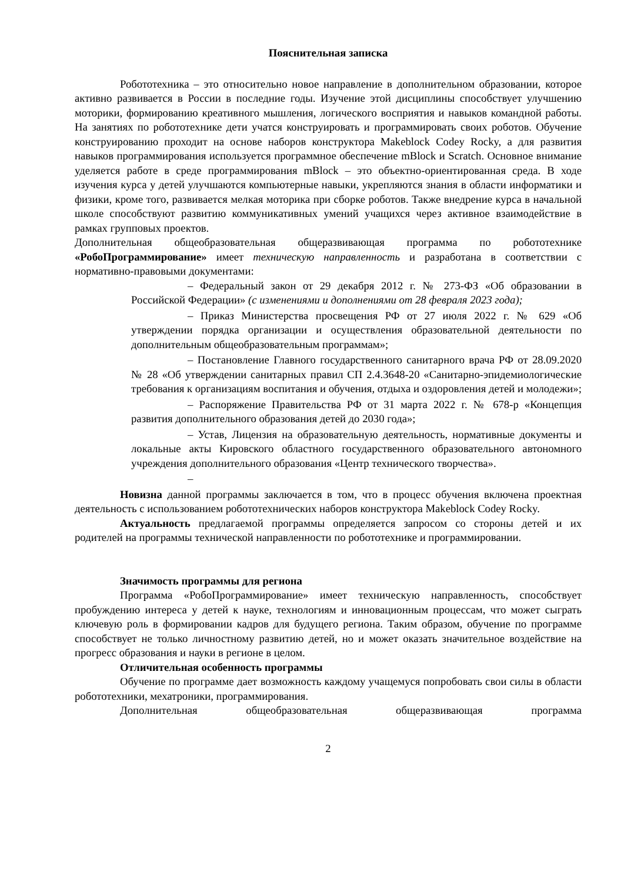Пояснительная записка
Робототехника – это относительно новое направление в дополнительном образовании, которое активно развивается в России в последние годы. Изучение этой дисциплины способствует улучшению моторики, формированию креативного мышления, логического восприятия и навыков командной работы. На занятиях по робототехнике дети учатся конструировать и программировать своих роботов. Обучение конструированию проходит на основе наборов конструктора Makeblock Codey Rocky, а для развития навыков программирования используется программное обеспечение mBlock и Scratch. Основное внимание уделяется работе в среде программирования mBlock – это объектно-ориентированная среда. В ходе изучения курса у детей улучшаются компьютерные навыки, укрепляются знания в области информатики и физики, кроме того, развивается мелкая моторика при сборке роботов. Также внедрение курса в начальной школе способствуют развитию коммуникативных умений учащихся через активное взаимодействие в рамках групповых проектов.
Дополнительная общеобразовательная общеразвивающая программа по робототехнике «РобоПрограммирование» имеет техническую направленность и разработана в соответствии с нормативно-правовыми документами:
– Федеральный закон от 29 декабря 2012 г. № 273-ФЗ «Об образовании в Российской Федерации» (с изменениями и дополнениями от 28 февраля 2023 года);
– Приказ Министерства просвещения РФ от 27 июля 2022 г. № 629 «Об утверждении порядка организации и осуществления образовательной деятельности по дополнительным общеобразовательным программам»;
– Постановление Главного государственного санитарного врача РФ от 28.09.2020 № 28 «Об утверждении санитарных правил СП 2.4.3648-20 «Санитарно-эпидемиологические требования к организациям воспитания и обучения, отдыха и оздоровления детей и молодежи»;
– Распоряжение Правительства РФ от 31 марта 2022 г. № 678-р «Концепция развития дополнительного образования детей до 2030 года»;
– Устав, Лицензия на образовательную деятельность, нормативные документы и локальные акты Кировского областного государственного образовательного автономного учреждения дополнительного образования «Центр технического творчества».
–
Новизна данной программы заключается в том, что в процесс обучения включена проектная деятельность с использованием робототехнических наборов конструктора Makeblock Codey Rocky.
Актуальность предлагаемой программы определяется запросом со стороны детей и их родителей на программы технической направленности по робототехнике и программировании.
Значимость программы для региона
Программа «РобоПрограммирование» имеет техническую направленность, способствует пробуждению интереса у детей к науке, технологиям и инновационным процессам, что может сыграть ключевую роль в формировании кадров для будущего региона. Таким образом, обучение по программе способствует не только личностному развитию детей, но и может оказать значительное воздействие на прогресс образования и науки в регионе в целом.
Отличительная особенность программы
Обучение по программе дает возможность каждому учащемуся попробовать свои силы в области робототехники, мехатроники, программирования.
Дополнительная общеобразовательная общеразвивающая программа
2